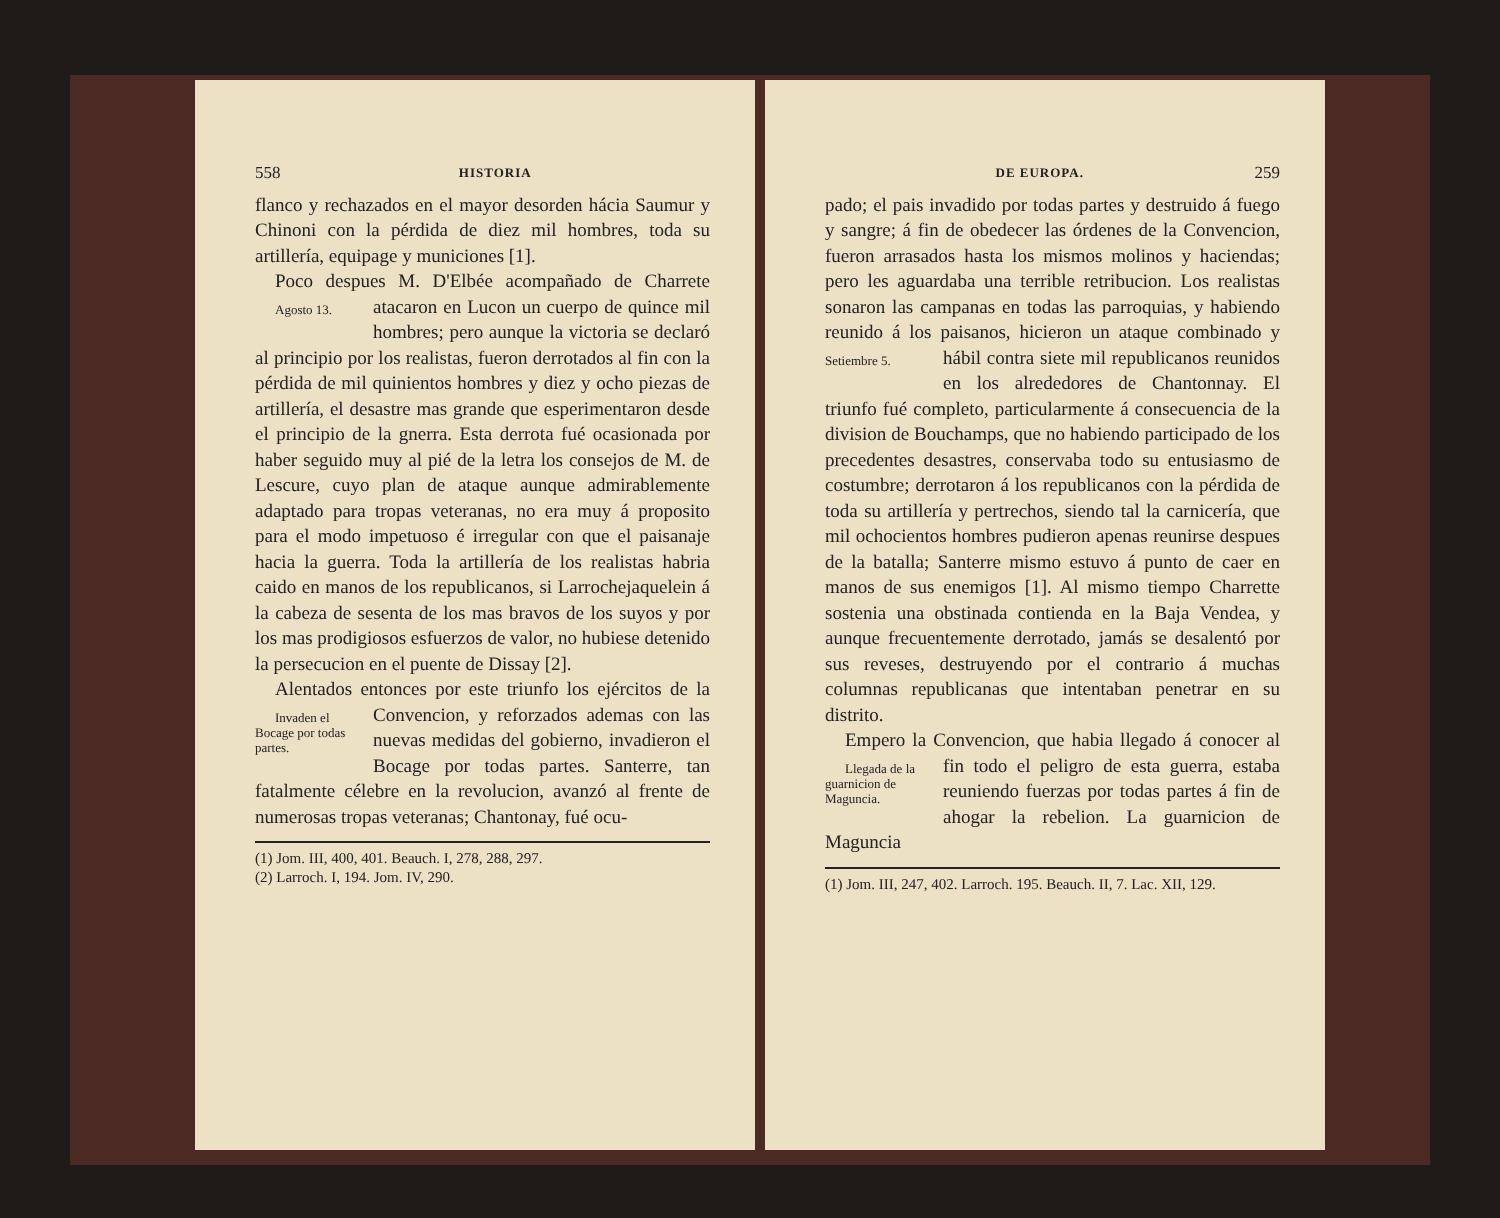558 HISTORIA
flanco y rechazados en el mayor desorden hácia Saumur y Chinoni con la pérdida de diez mil hombres, toda su artillería, equipage y municiones [1].
Poco despues M. D'Elbée acompañado de Agosto 13. Charrete atacaron en Lucon un cuerpo de quince mil hombres; pero aunque la victoria se declaró al principio por los realistas, fueron derrotados al fin con la pérdida de mil quinientos hombres y diez y ocho piezas de artillería, el desastre mas grande que esperimentaron desde el principio de la gnerra. Esta derrota fué ocasionada por haber seguido muy al pié de la letra los consejos de M. de Lescure, cuyo plan de ataque aunque admirablemente adaptado para tropas veteranas, no era muy á proposito para el modo impetuoso é irregular con que el paisanaje hacia la guerra. Toda la artillería de los realistas habria caido en manos de los republicanos, si Larrochejaquelein á la cabeza de sesenta de los mas bravos de los suyos y por los mas prodigiosos esfuerzos de valor, no hubiese detenido la persecucion en el puente de Dissay [2].
Alentados entonces por este triunfo los ejér Invaden el Bocage por todas partes. citos de la Convencion, y reforzados ademas con las nuevas medidas del gobierno, invadieron el Bocage por todas partes. Santerre, tan fatalmente célebre en la revolucion, avanzó al frente de numerosas tropas veteranas; Chantonay, fué ocu-
(1) Jom. III, 400, 401. Beauch. I, 278, 288, 297.
(2) Larroch. I, 194. Jom. IV, 290.
DE EUROPA. 259
pado; el pais invadido por todas partes y destruido á fuego y sangre; á fin de obedecer las órdenes de la Convencion, fueron arrasados hasta los mismos molinos y haciendas; pero les aguardaba una terrible retribucion. Los realistas sonaron las campanas en todas las parroquias, y habiendo reunido á los paisanos, hicieron un ataque combinado y hábil contra siete Setiembre 5. mil republicanos reunidos en los alrededores de Chantonnay. El triunfo fué completo, particularmente á consecuencia de la division de Bouchamps, que no habiendo participado de los precedentes desastres, conservaba todo su entusiasmo de costumbre; derrotaron á los republicanos con la pérdida de toda su artillería y pertrechos, siendo tal la carnicería, que mil ochocientos hombres pudieron apenas reunirse despues de la batalla; Santerre mismo estuvo á punto de caer en manos de sus enemigos [1]. Al mismo tiempo Charrette sostenia una obstinada contienda en la Baja Vendea, y aunque frecuentemente derrotado, jamás se desalentó por sus reveses, destruyendo por el contrario á muchas columnas republicanas que intentaban penetrar en su distrito.
Empero la Convencion, que habia llegado á Llegada de la guarnicion de Maguncia. conocer al fin todo el peligro de esta guerra, estaba reuniendo fuerzas por todas partes á fin de ahogar la rebelion. La guarnicion de Maguncia
(1) Jom. III, 247, 402. Larroch. 195. Beauch. II, 7. Lac. XII, 129.